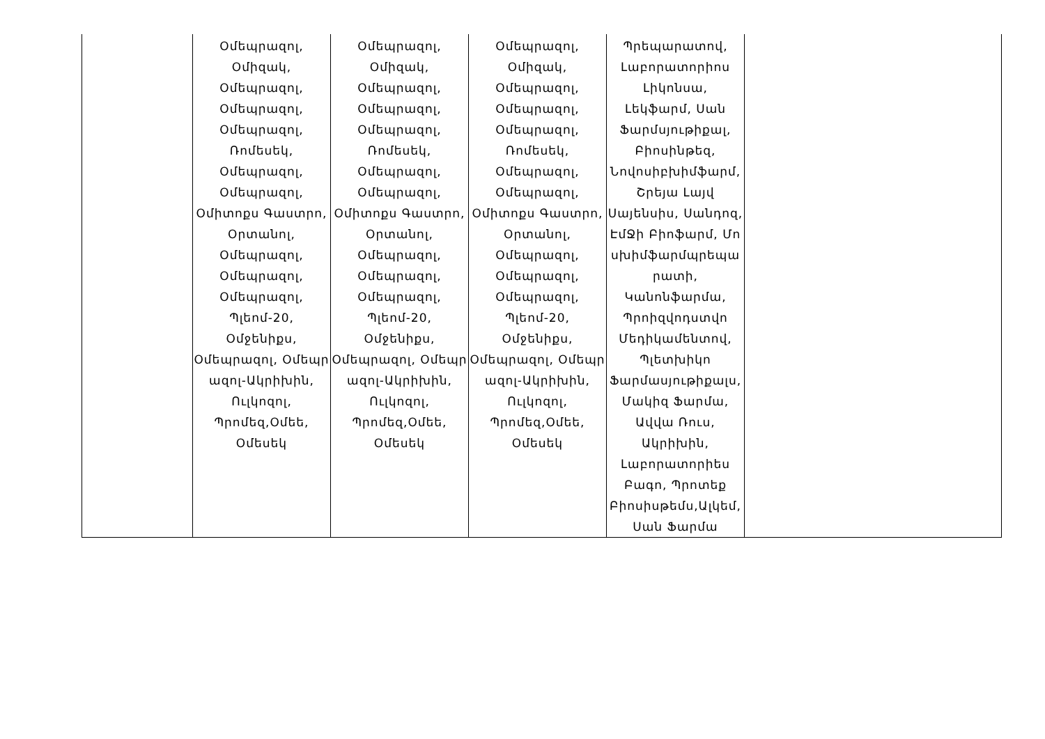| | Օմեպրազոլ, Օմիզակ, Օմեպրազոլ, Օմեպրազոլ, Օմեպրազոլ, Ռոմեսեկ, Օմեպրազոլ, Օմեպրազոլ, Օմիտոքս Գաստրո, Օրտանոլ, Օմեպրազոլ, Օմեպրազոլ, Օմեպրազոլ, Պլեոմ-20, Օմջենիքս, Օմեպրազոլ, Օմեպր ազոլ-Ակրիխին, Ուլկոզոլ, Պրոմեզ,Օմեե, Օմեսեկ | Օմեպրազոլ, Օմիզակ, Օմեպրազոլ, Օմեպրազոլ, Օմեպրազոլ, Ռոմեսեկ, Օմեպրազոլ, Օմեպրազոլ, Օմիտոքս Գաստրո, Օրտանոլ, Օմեպրազոլ, Օմեպրազոլ, Օմեպրազոլ, Պլեոմ-20, Օմջենիքս, Օմեպրազոլ, Օմեպր ազոլ-Ակրիխին, Ուլկոզոլ, Պրոմեզ,Օմեե, Օմեսեկ | Օմեպրազոլ, Օմիզակ, Օմեպրազոլ, Օմեպրազոլ, Օմեպրազոլ, Ռոմեսեկ, Օմեպրազոլ, Օմեպրազոլ, Օմիտոքս Գաստրո, Օրտանոլ, Օմեպրազոլ, Օմեպրազոլ, Օմեպրազոլ, Պլեոմ-20, Օմջենիքս, Օմեպրազոլ, Օմեպր ազոլ-Ակրիխին, Ուլկոզոլ, Պրոմեզ,Օմեե, Օմեսեկ | Պրեպարատով, Լաբորատորիոս Լիկոնսա, Լեկֆարմ, Սան Ֆարմսյութիքալ, Բիոսինթեզ, Նովոսիբխիմֆարմ, Շրեյա Լայվ Սայենսիս, Սանդոզ, ԷմՋի Բիոֆարմ, Մո սխիմֆարմպրեպա րատի, Կանոնֆարմա, Պրոիզվոդստվո Մեդիկամենտով, Պլետխիկո Ֆարմասյութիքալս, Մակիզ Ֆարմա, Ավվա Ռուս, Ակրիխին, Լաբորատորիես Բագո, Պրոտեք Բիոսիսթեմս,Ալկեմ, Սան Ֆարմա | |